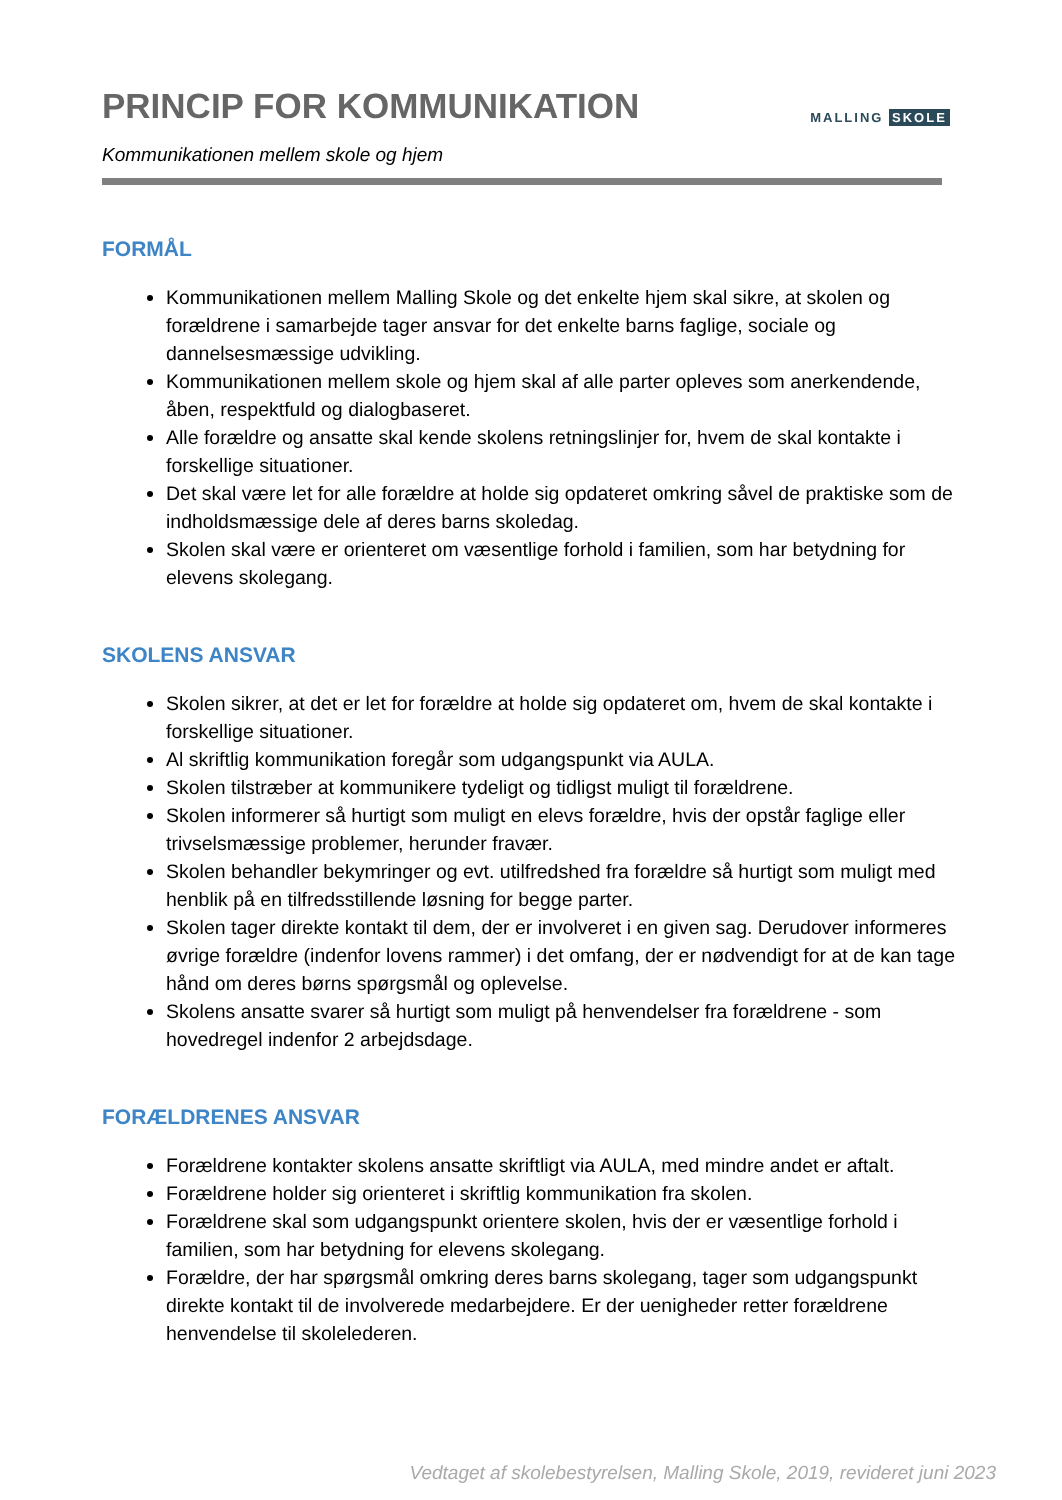PRINCIP FOR KOMMUNIKATION
Kommunikationen mellem skole og hjem
MALLING SKOLE
FORMÅL
Kommunikationen mellem Malling Skole og det enkelte hjem skal sikre, at skolen og forældrene i samarbejde tager ansvar for det enkelte barns faglige, sociale og dannelsesmæssige udvikling.
Kommunikationen mellem skole og hjem skal af alle parter opleves som anerkendende, åben, respektfuld og dialogbaseret.
Alle forældre og ansatte skal kende skolens retningslinjer for, hvem de skal kontakte i forskellige situationer.
Det skal være let for alle forældre at holde sig opdateret omkring såvel de praktiske som de indholdsmæssige dele af deres barns skoledag.
Skolen skal være er orienteret om væsentlige forhold i familien, som har betydning for elevens skolegang.
SKOLENS ANSVAR
Skolen sikrer, at det er let for forældre at holde sig opdateret om, hvem de skal kontakte i forskellige situationer.
Al skriftlig kommunikation foregår som udgangspunkt via AULA.
Skolen tilstræber at kommunikere tydeligt og tidligst muligt til forældrene.
Skolen informerer så hurtigt som muligt en elevs forældre, hvis der opstår faglige eller trivselsmæssige problemer, herunder fravær.
Skolen behandler bekymringer og evt. utilfredshed fra forældre så hurtigt som muligt med henblik på en tilfredsstillende løsning for begge parter.
Skolen tager direkte kontakt til dem, der er involveret i en given sag. Derudover informeres øvrige forældre (indenfor lovens rammer) i det omfang, der er nødvendigt for at de kan tage hånd om deres børns spørgsmål og oplevelse.
Skolens ansatte svarer så hurtigt som muligt på henvendelser fra forældrene - som hovedregel indenfor 2 arbejdsdage.
FORÆLDRENES ANSVAR
Forældrene kontakter skolens ansatte skriftligt via AULA, med mindre andet er aftalt.
Forældrene holder sig orienteret i skriftlig kommunikation fra skolen.
Forældrene skal som udgangspunkt orientere skolen, hvis der er væsentlige forhold i familien, som har betydning for elevens skolegang.
Forældre, der har spørgsmål omkring deres barns skolegang, tager som udgangspunkt direkte kontakt til de involverede medarbejdere. Er der uenigheder retter forældrene henvendelse til skolelederen.
Vedtaget af skolebestyrelsen, Malling Skole, 2019, revideret juni 2023